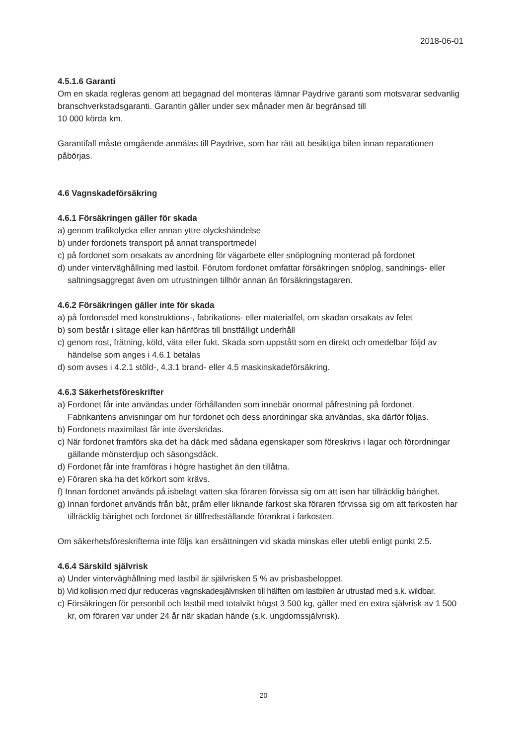2018-06-01
4.5.1.6 Garanti
Om en skada regleras genom att begagnad del monteras lämnar Paydrive garanti som motsvarar sedvanlig branschverkstadsgaranti. Garantin gäller under sex månader men är begränsad till
10 000 körda km.
Garantifall måste omgående anmälas till Paydrive, som har rätt att besiktiga bilen innan reparationen påbörjas.
4.6 Vagnskadeförsäkring
4.6.1 Försäkringen gäller för skada
a) genom trafikolycka eller annan yttre olyckshändelse
b) under fordonets transport på annat transportmedel
c) på fordonet som orsakats av anordning för vägarbete eller snöplogning monterad på fordonet
d) under vinterväghållning med lastbil. Förutom fordonet omfattar försäkringen snöplog, sandnings- eller saltningsaggregat även om utrustningen tillhör annan än försäkringstagaren.
4.6.2 Försäkringen gäller inte för skada
a) på fordonsdel med konstruktions-, fabrikations- eller materialfel, om skadan orsakats av felet
b) som består i slitage eller kan hänföras till bristfälligt underhåll
c) genom rost, frätning, köld, väta eller fukt. Skada som uppstått som en direkt och omedelbar följd av händelse som anges i 4.6.1 betalas
d) som avses i 4.2.1 stöld-, 4.3.1 brand- eller 4.5 maskinskadeförsäkring.
4.6.3 Säkerhetsföreskrifter
a) Fordonet får inte användas under förhållanden som innebär onormal påfrestning på fordonet. Fabrikantens anvisningar om hur fordonet och dess anordningar ska användas, ska därför följas.
b) Fordonets maximilast får inte överskridas.
c) När fordonet framförs ska det ha däck med sådana egenskaper som föreskrivs i lagar och förordningar gällande mönsterdjup och säsongsdäck.
d) Fordonet får inte framföras i högre hastighet än den tillåtna.
e) Föraren ska ha det körkort som krävs.
f) Innan fordonet används på isbelagt vatten ska föraren förvissa sig om att isen har tillräcklig bärighet.
g) Innan fordonet används från båt, pråm eller liknande farkost ska föraren förvissa sig om att farkosten har tillräcklig bärighet och fordonet är tillfredsställande förankrat i farkosten.
Om säkerhetsföreskrifterna inte följs kan ersättningen vid skada minskas eller utebli enligt punkt 2.5.
4.6.4 Särskild självrisk
a) Under vinterväghållning med lastbil är självrisken 5 % av prisbasbeloppet.
b) Vid kollision med djur reduceras vagnskadesjälvrisken till hälften om lastbilen är utrustad med s.k. wildbar.
c) Försäkringen för personbil och lastbil med totalvikt högst 3 500 kg, gäller med en extra självrisk av 1 500 kr, om föraren var under 24 år när skadan hände (s.k. ungdomssjälvrisk).
20